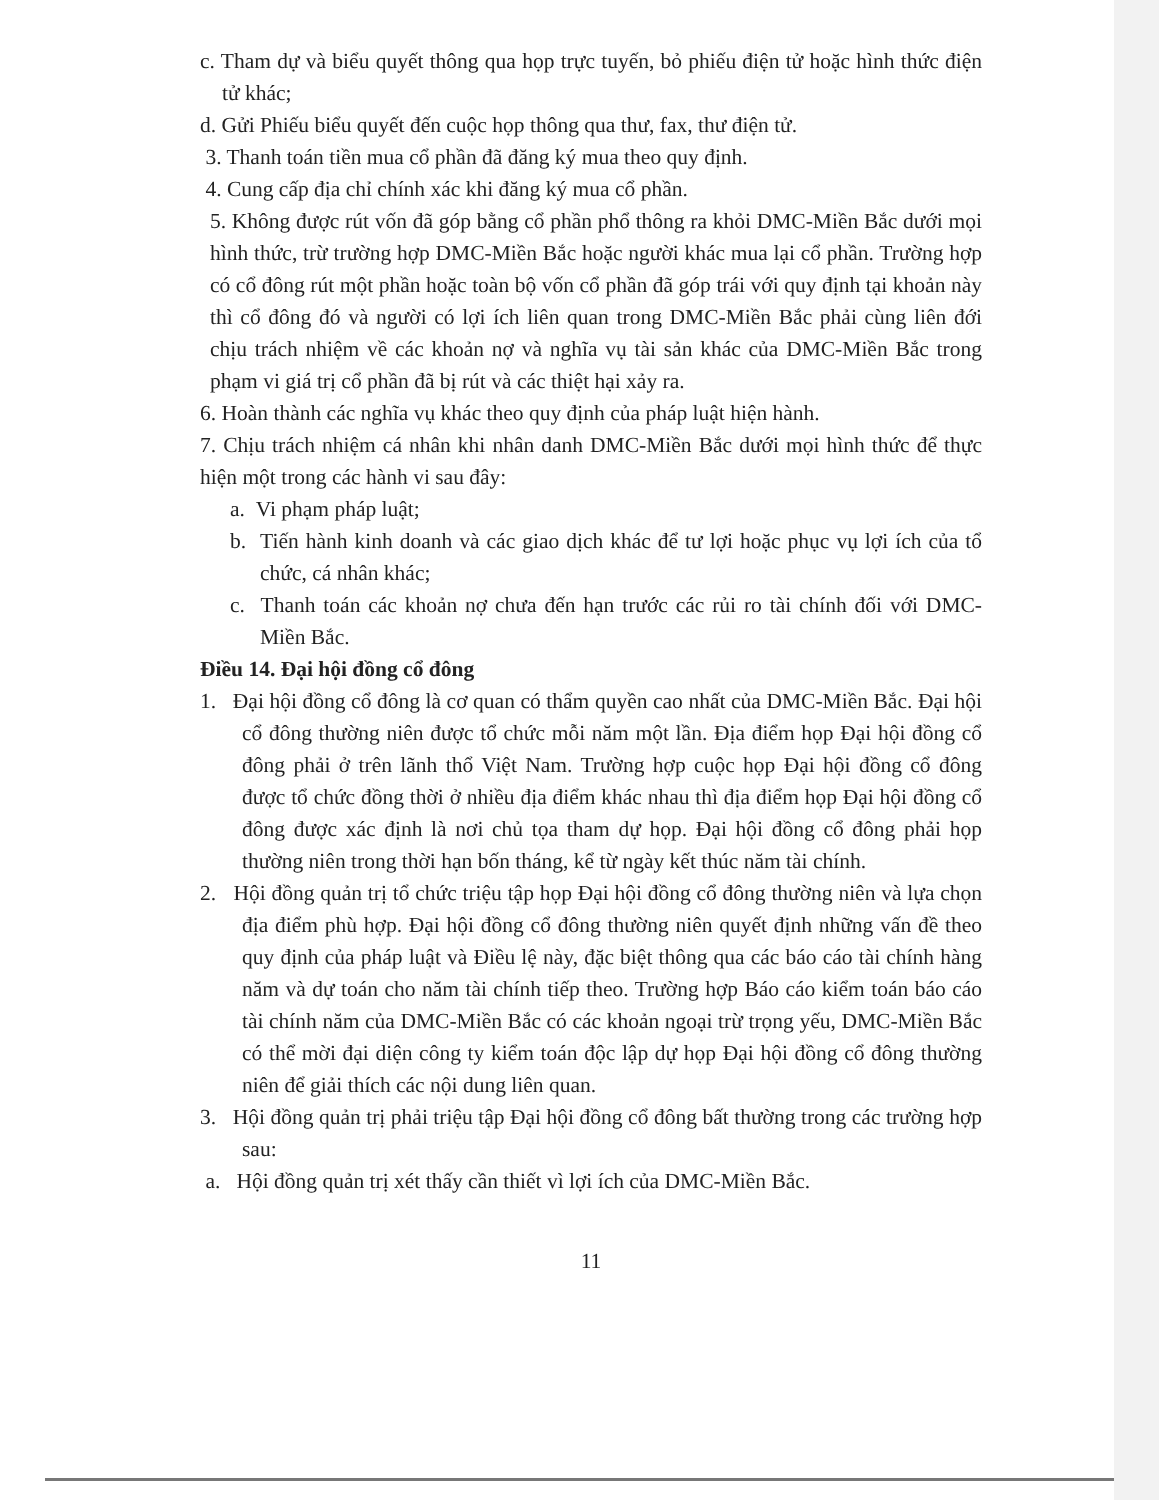c. Tham dự và biểu quyết thông qua họp trực tuyến, bỏ phiếu điện tử hoặc hình thức điện tử khác;
d. Gửi Phiếu biểu quyết đến cuộc họp thông qua thư, fax, thư điện tử.
3. Thanh toán tiền mua cổ phần đã đăng ký mua theo quy định.
4. Cung cấp địa chỉ chính xác khi đăng ký mua cổ phần.
5. Không được rút vốn đã góp bằng cổ phần phổ thông ra khỏi DMC-Miền Bắc dưới mọi hình thức, trừ trường hợp DMC-Miền Bắc hoặc người khác mua lại cổ phần. Trường hợp có cổ đông rút một phần hoặc toàn bộ vốn cổ phần đã góp trái với quy định tại khoản này thì cổ đông đó và người có lợi ích liên quan trong DMC-Miền Bắc phải cùng liên đới chịu trách nhiệm về các khoản nợ và nghĩa vụ tài sản khác của DMC-Miền Bắc trong phạm vi giá trị cổ phần đã bị rút và các thiệt hại xảy ra.
6. Hoàn thành các nghĩa vụ khác theo quy định của pháp luật hiện hành.
7. Chịu trách nhiệm cá nhân khi nhân danh DMC-Miền Bắc dưới mọi hình thức để thực hiện một trong các hành vi sau đây:
a. Vi phạm pháp luật;
b. Tiến hành kinh doanh và các giao dịch khác để tư lợi hoặc phục vụ lợi ích của tổ chức, cá nhân khác;
c. Thanh toán các khoản nợ chưa đến hạn trước các rủi ro tài chính đối với DMC-Miền Bắc.
Điều 14. Đại hội đồng cổ đông
1. Đại hội đồng cổ đông là cơ quan có thẩm quyền cao nhất của DMC-Miền Bắc. Đại hội cổ đông thường niên được tổ chức mỗi năm một lần. Địa điểm họp Đại hội đồng cổ đông phải ở trên lãnh thổ Việt Nam. Trường hợp cuộc họp Đại hội đồng cổ đông được tổ chức đồng thời ở nhiều địa điểm khác nhau thì địa điểm họp Đại hội đồng cổ đông được xác định là nơi chủ tọa tham dự họp. Đại hội đồng cổ đông phải họp thường niên trong thời hạn bốn tháng, kể từ ngày kết thúc năm tài chính.
2. Hội đồng quản trị tổ chức triệu tập họp Đại hội đồng cổ đông thường niên và lựa chọn địa điểm phù hợp. Đại hội đồng cổ đông thường niên quyết định những vấn đề theo quy định của pháp luật và Điều lệ này, đặc biệt thông qua các báo cáo tài chính hàng năm và dự toán cho năm tài chính tiếp theo. Trường hợp Báo cáo kiểm toán báo cáo tài chính năm của DMC-Miền Bắc có các khoản ngoại trừ trọng yếu, DMC-Miền Bắc có thể mời đại diện công ty kiểm toán độc lập dự họp Đại hội đồng cổ đông thường niên để giải thích các nội dung liên quan.
3. Hội đồng quản trị phải triệu tập Đại hội đồng cổ đông bất thường trong các trường hợp sau:
a. Hội đồng quản trị xét thấy cần thiết vì lợi ích của DMC-Miền Bắc.
11